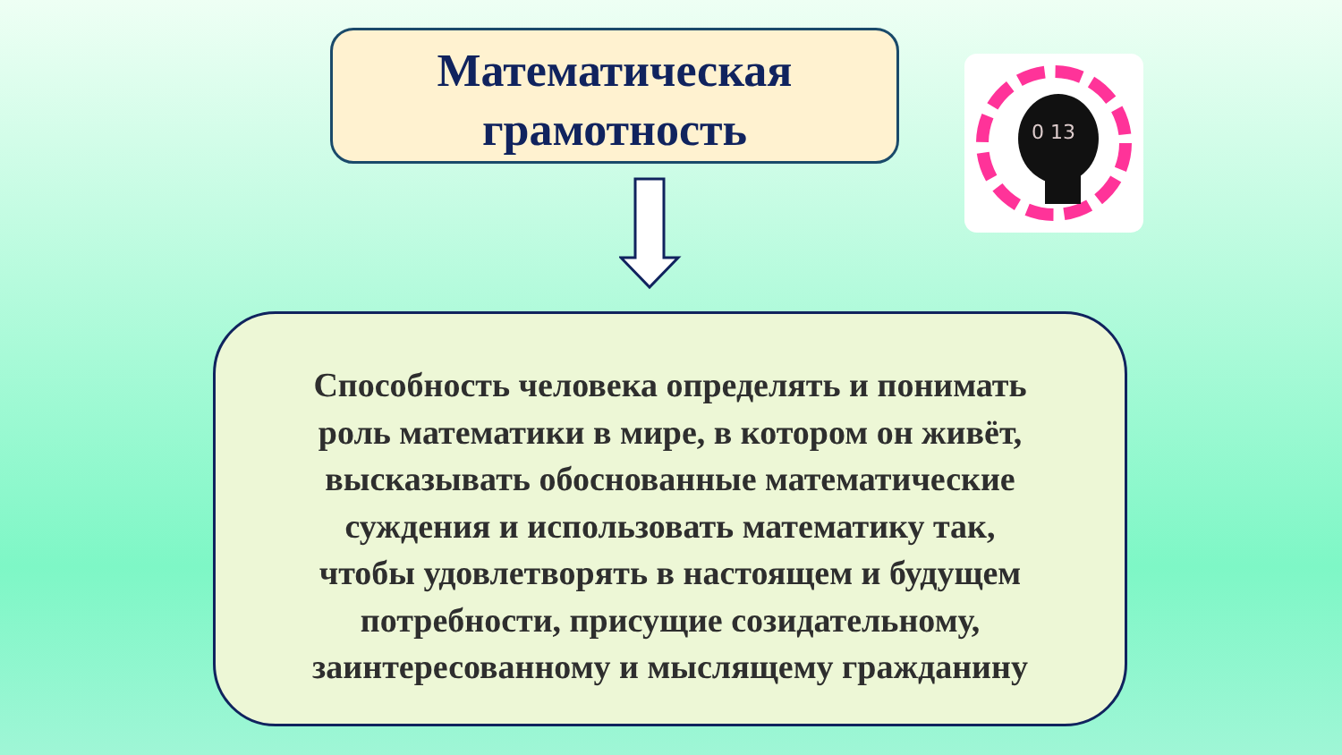Математическая
грамотность
0 13
Способность человека определять и понимать
роль математики в мире, в котором он живёт,
высказывать обоснованные математические
суждения и использовать математику так,
чтобы удовлетворять в настоящем и будущем
потребности, присущие созидательному,
заинтересованному и мыслящему гражданину